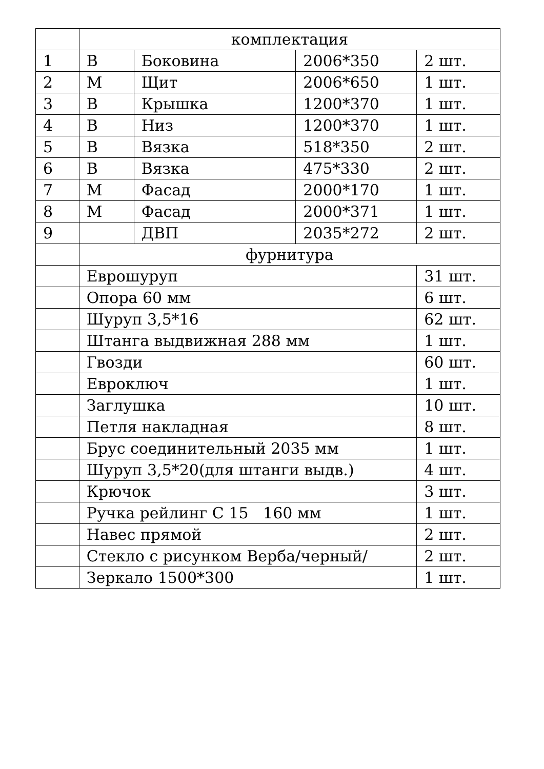| | комплектация | | | |
| 1 | В | Боковина | 2006*350 | 2 шт. |
| 2 | М | Щит | 2006*650 | 1 шт. |
| 3 | В | Крышка | 1200*370 | 1 шт. |
| 4 | В | Низ | 1200*370 | 1 шт. |
| 5 | В | Вязка | 518*350 | 2 шт. |
| 6 | В | Вязка | 475*330 | 2 шт. |
| 7 | М | Фасад | 2000*170 | 1 шт. |
| 8 | М | Фасад | 2000*371 | 1 шт. |
| 9 | | ДВП | 2035*272 | 2 шт. |
| | фурнитура | | | |
| | Еврошуруп | | | 31 шт. |
| | Опора 60 мм | | | 6 шт. |
| | Шуруп 3,5*16 | | | 62 шт. |
| | Штанга выдвижная 288 мм | | | 1 шт. |
| | Гвозди | | | 60 шт. |
| | Евроключ | | | 1 шт. |
| | Заглушка | | | 10 шт. |
| | Петля накладная | | | 8 шт. |
| | Брус соединительный 2035 мм | | | 1 шт. |
| | Шуруп 3,5*20(для штанги выдв.) | | | 4 шт. |
| | Крючок | | | 3 шт. |
| | Ручка рейлинг С 15 160 мм | | | 1 шт. |
| | Навес прямой | | | 2 шт. |
| | Стекло с рисунком Верба/черный/ | | | 2 шт. |
| | Зеркало 1500*300 | | | 1 шт. |